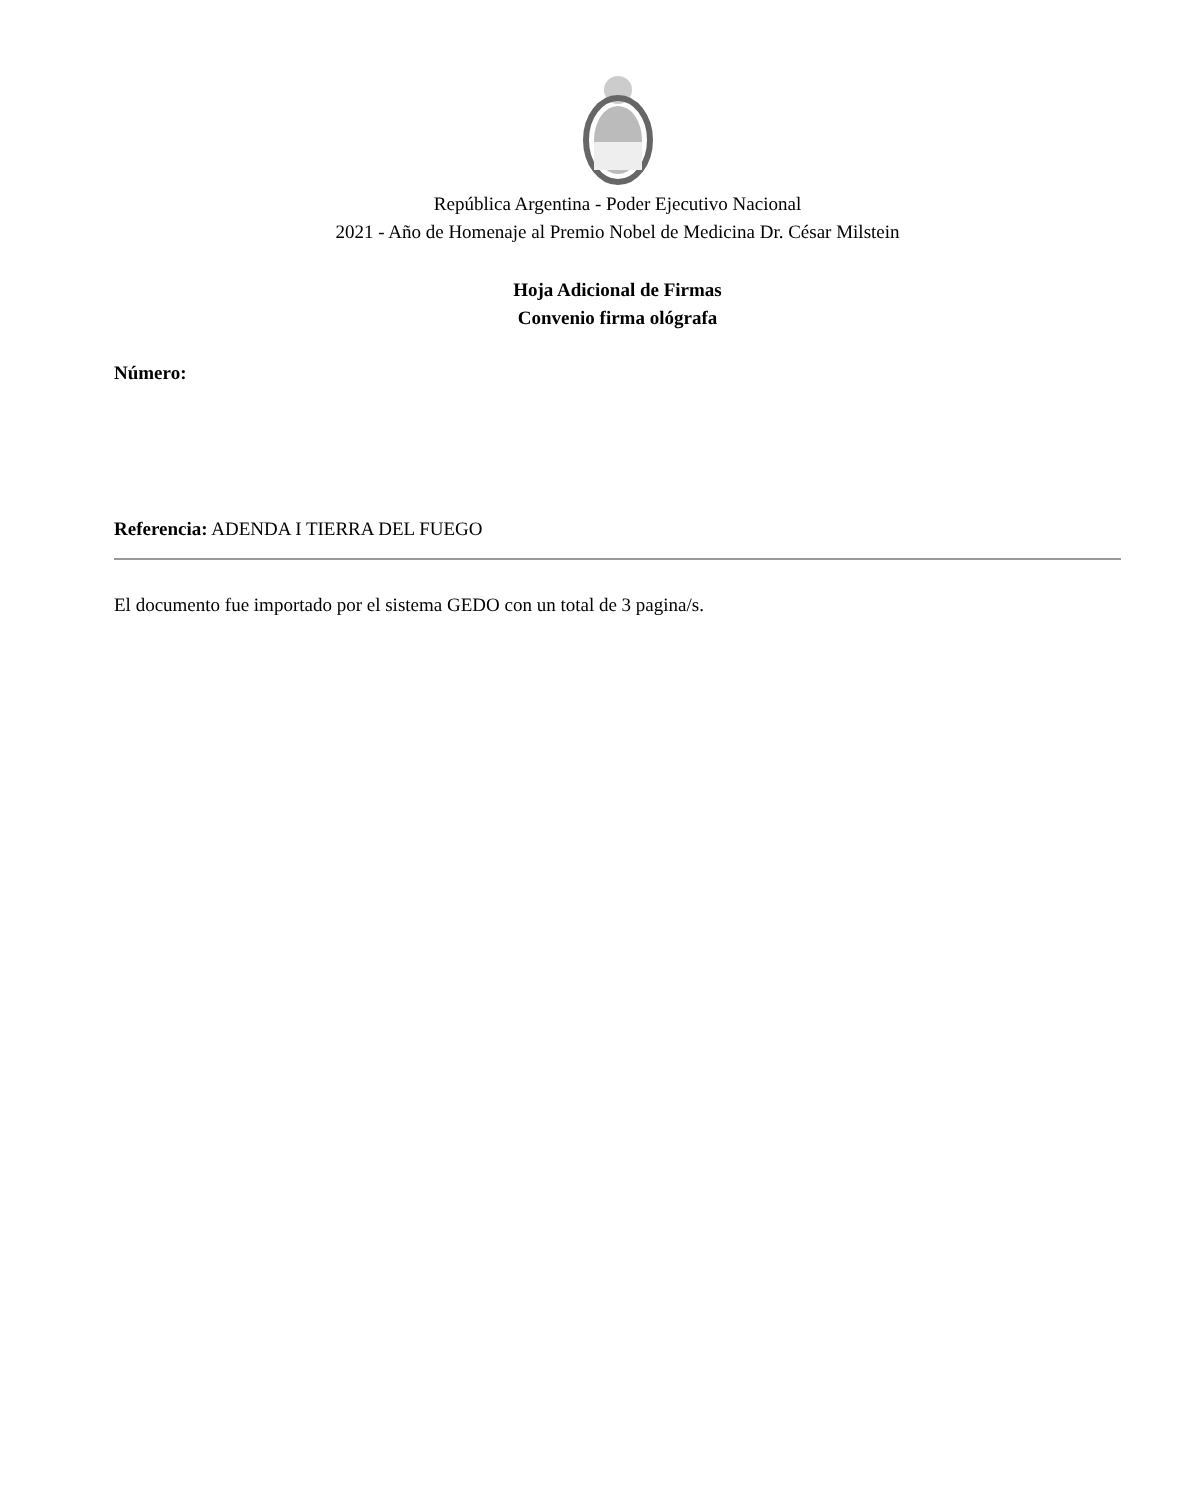República Argentina - Poder Ejecutivo Nacional
2021 - Año de Homenaje al Premio Nobel de Medicina Dr. César Milstein
Hoja Adicional de Firmas
Convenio firma ológrafa
Número:
Referencia: ADENDA I TIERRA DEL FUEGO
El documento fue importado por el sistema GEDO con un total de 3 pagina/s.